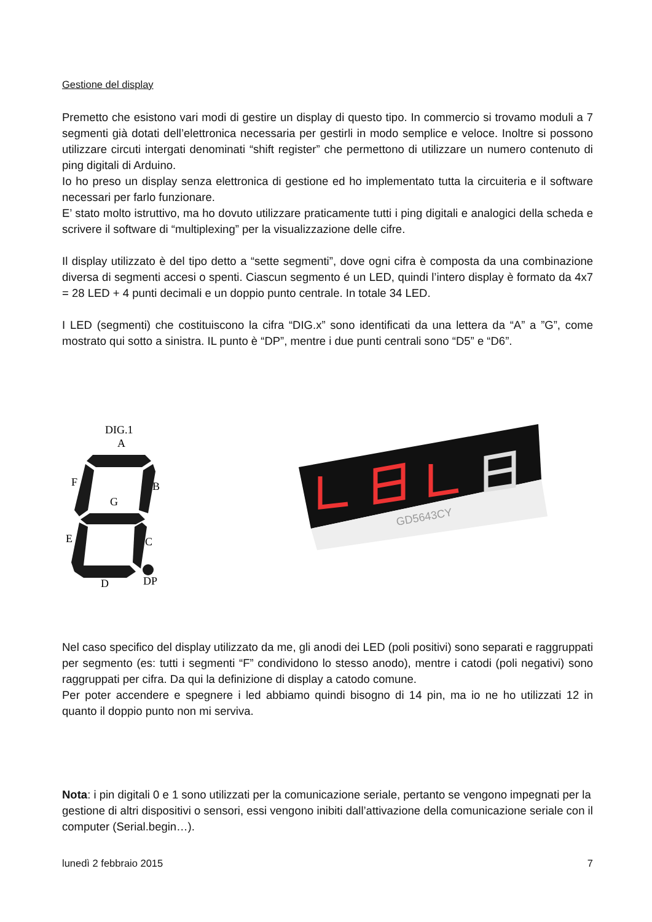Gestione del display
Premetto che esistono vari modi di gestire un display di questo tipo. In commercio si trovamo moduli a 7 segmenti già dotati dell’elettronica necessaria per gestirli in modo semplice e veloce. Inoltre si possono utilizzare circuti intergati denominati “shift register” che permettono di utilizzare un numero contenuto di ping digitali di Arduino.
Io ho preso un display senza elettronica di gestione ed ho implementato tutta la circuiteria e il software necessari per farlo funzionare.
E’ stato molto istruttivo, ma ho dovuto utilizzare praticamente tutti i ping digitali e analogici della scheda e scrivere il software di “multiplexing” per la visualizzazione delle cifre.
Il display utilizzato è del tipo detto a “sette segmenti”, dove ogni cifra è composta da una combinazione diversa di segmenti accesi o spenti. Ciascun segmento é un LED, quindi l’intero display è formato da 4x7 = 28 LED + 4 punti decimali e un doppio punto centrale. In totale 34 LED.
I LED (segmenti) che costituiscono la cifra “DIG.x” sono identificati da una lettera da “A” a ”G”, come mostrato qui sotto a sinistra. IL punto è “DP”, mentre i due punti centrali sono “D5” e “D6”.
DIG.1
A
F
B
G
E
C
D
DP
GD5643CY
Nel caso specifico del display utilizzato da me, gli anodi dei LED (poli positivi) sono separati e raggruppati per segmento (es: tutti i segmenti “F” condividono lo stesso anodo), mentre i catodi (poli negativi) sono raggruppati per cifra. Da qui la definizione di display a catodo comune.
Per poter accendere e spegnere i led abbiamo quindi bisogno di 14 pin, ma io ne ho utilizzati 12 in quanto il doppio punto non mi serviva.
Nota: i pin digitali 0 e 1 sono utilizzati per la comunicazione seriale, pertanto se vengono impegnati per la gestione di altri dispositivi o sensori, essi vengono inibiti dall’attivazione della comunicazione seriale con il computer (Serial.begin…).
lunedì 2 febbraio 2015 7